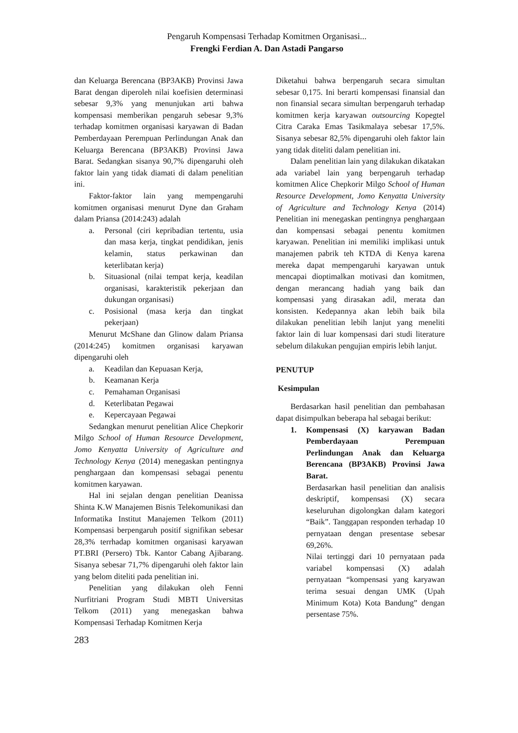Pengaruh Kompensasi Terhadap Komitmen Organisasi...
Frengki Ferdian A. Dan Astadi Pangarso
dan Keluarga Berencana (BP3AKB) Provinsi Jawa Barat dengan diperoleh nilai koefisien determinasi sebesar 9,3% yang menunjukan arti bahwa kompensasi memberikan pengaruh sebesar 9,3% terhadap komitmen organisasi karyawan di Badan Pemberdayaan Perempuan Perlindungan Anak dan Keluarga Berencana (BP3AKB) Provinsi Jawa Barat. Sedangkan sisanya 90,7% dipengaruhi oleh faktor lain yang tidak diamati di dalam penelitian ini.
Faktor-faktor lain yang mempengaruhi komitmen organisasi menurut Dyne dan Graham dalam Priansa (2014:243) adalah
a. Personal (ciri kepribadian tertentu, usia dan masa kerja, tingkat pendidikan, jenis kelamin, status perkawinan dan keterlibatan kerja)
b. Situasional (nilai tempat kerja, keadilan organisasi, karakteristik pekerjaan dan dukungan organisasi)
c. Posisional (masa kerja dan tingkat pekerjaan)
Menurut McShane dan Glinow dalam Priansa (2014:245) komitmen organisasi karyawan dipengaruhi oleh
a. Keadilan dan Kepuasan Kerja,
b. Keamanan Kerja
c. Pemahaman Organisasi
d. Keterlibatan Pegawai
e. Kepercayaan Pegawai
Sedangkan menurut penelitian Alice Chepkorir Milgo School of Human Resource Development, Jomo Kenyatta University of Agriculture and Technology Kenya (2014) menegaskan pentingnya penghargaan dan kompensasi sebagai penentu komitmen karyawan.
Hal ini sejalan dengan penelitian Deanissa Shinta K.W Manajemen Bisnis Telekomunikasi dan Informatika Institut Manajemen Telkom (2011) Kompensasi berpengaruh positif signifikan sebesar 28,3% terrhadap komitmen organisasi karyawan PT.BRI (Persero) Tbk. Kantor Cabang Ajibarang. Sisanya sebesar 71,7% dipengaruhi oleh faktor lain yang belom diteliti pada penelitian ini.
Penelitian yang dilakukan oleh Fenni Nurfitriani Program Studi MBTI Universitas Telkom (2011) yang menegaskan bahwa Kompensasi Terhadap Komitmen Kerja
283
Diketahui bahwa berpengaruh secara simultan sebesar 0,175. Ini berarti kompensasi finansial dan non finansial secara simultan berpengaruh terhadap komitmen kerja karyawan outsourcing Kopegtel Citra Caraka Emas Tasikmalaya sebesar 17,5%. Sisanya sebesar 82,5% dipengaruhi oleh faktor lain yang tidak diteliti dalam penelitian ini.
Dalam penelitian lain yang dilakukan dikatakan ada variabel lain yang berpengaruh terhadap komitmen Alice Chepkorir Milgo School of Human Resource Development, Jomo Kenyatta University of Agriculture and Technology Kenya (2014) Penelitian ini menegaskan pentingnya penghargaan dan kompensasi sebagai penentu komitmen karyawan. Penelitian ini memiliki implikasi untuk manajemen pabrik teh KTDA di Kenya karena mereka dapat mempengaruhi karyawan untuk mencapai dioptimalkan motivasi dan komitmen, dengan merancang hadiah yang baik dan kompensasi yang dirasakan adil, merata dan konsisten. Kedepannya akan lebih baik bila dilakukan penelitian lebih lanjut yang meneliti faktor lain di luar kompensasi dari studi literature sebelum dilakukan pengujian empiris lebih lanjut.
PENUTUP
Kesimpulan
Berdasarkan hasil penelitian dan pembahasan dapat disimpulkan beberapa hal sebagai berikut:
1. Kompensasi (X) karyawan Badan Pemberdayaan Perempuan Perlindungan Anak dan Keluarga Berencana (BP3AKB) Provinsi Jawa Barat.
Berdasarkan hasil penelitian dan analisis deskriptif, kompensasi (X) secara keseluruhan digolongkan dalam kategori “Baik”. Tanggapan responden terhadap 10 pernyataan dengan presentase sebesar 69,26%.
Nilai tertinggi dari 10 pernyataan pada variabel kompensasi (X) adalah pernyataan “kompensasi yang karyawan terima sesuai dengan UMK (Upah Minimum Kota) Kota Bandung” dengan persentase 75%.